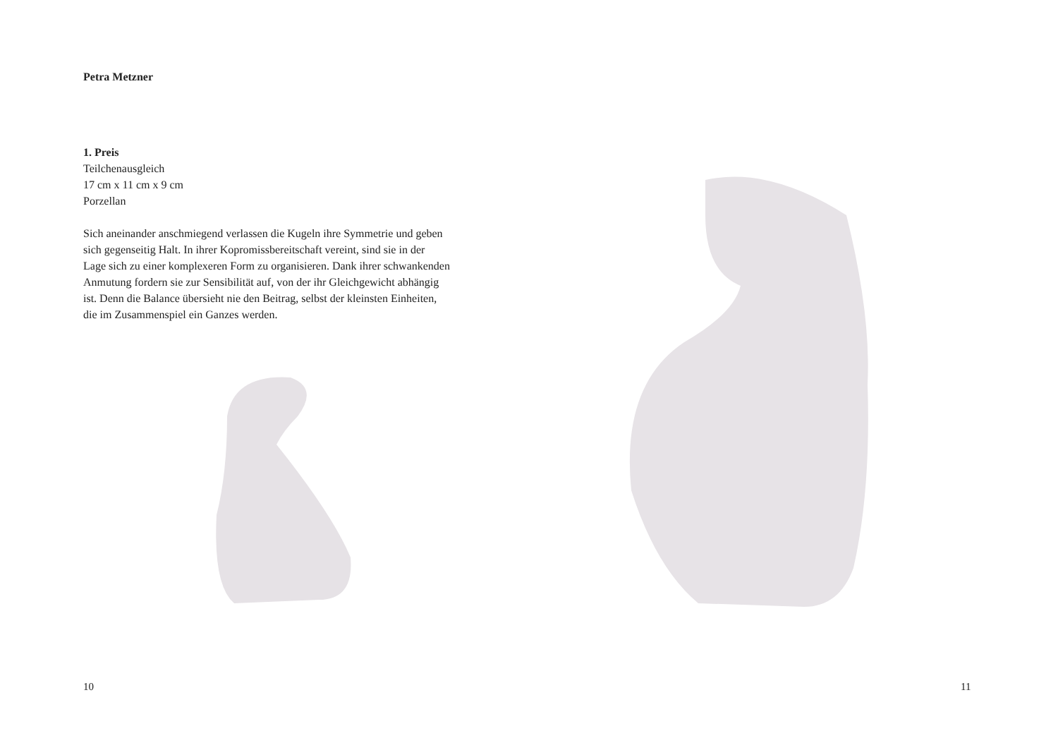Petra Metzner
1. Preis
Teilchenausgleich
17 cm x 11 cm x 9 cm
Porzellan
Sich aneinander anschmiegend verlassen die Kugeln ihre Symmetrie und geben sich gegenseitig Halt. In ihrer Kopromissbereitschaft vereint, sind sie in der Lage sich zu einer komplexeren Form zu organisieren. Dank ihrer schwankenden Anmutung fordern sie zur Sensibilität auf, von der ihr Gleichgewicht abhängig ist. Denn die Balance übersieht nie den Beitrag, selbst der kleinsten Einheiten, die im Zusammenspiel ein Ganzes werden.
10 11